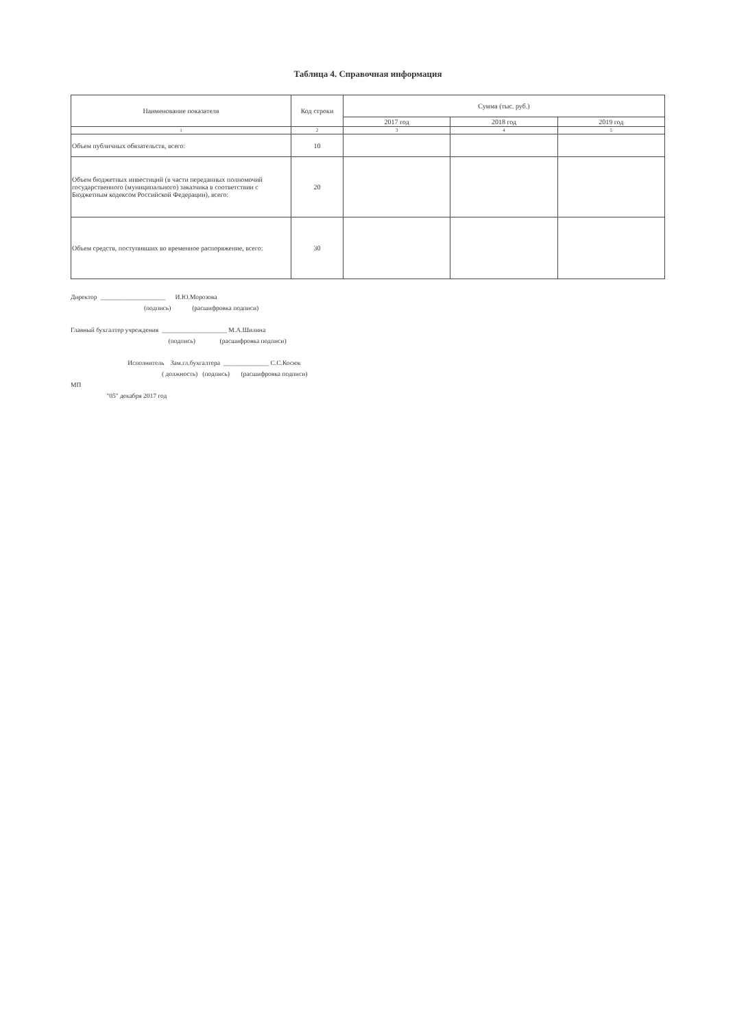Таблица 4. Справочная информация
| Наименование показателя | Код строки | Сумма (тыс. руб.) | | |
| --- | --- | --- | --- | --- |
| | | 2017 год | 2018 год | 2019 год |
| 1 | 2 | 3 | 4 | 5 |
| Объем публичных обязательств, всего: | 10 | | | |
| Объем бюджетных инвестиций (в части переданных полномочий государственного (муниципального) заказчика в соответствии с Бюджетным кодексом Российской Федерации), всего: | 20 | | | |
| Объем средств, поступивших во временное распоряжение, всего: | 30 | | | |
Директор ____________________ И.Ю.Морозова
(подпись) (расшифровка подписи)
Главный бухгалтер учреждения ____________________ М.А.Шилина
(подпись) (расшифровка подписи)
Исполнитель Зам.гл.бухгалтера ______________ С.С.Косюк
( должность) (подпись) (расшифровка подписи)
МП
"05" декабря 2017 год